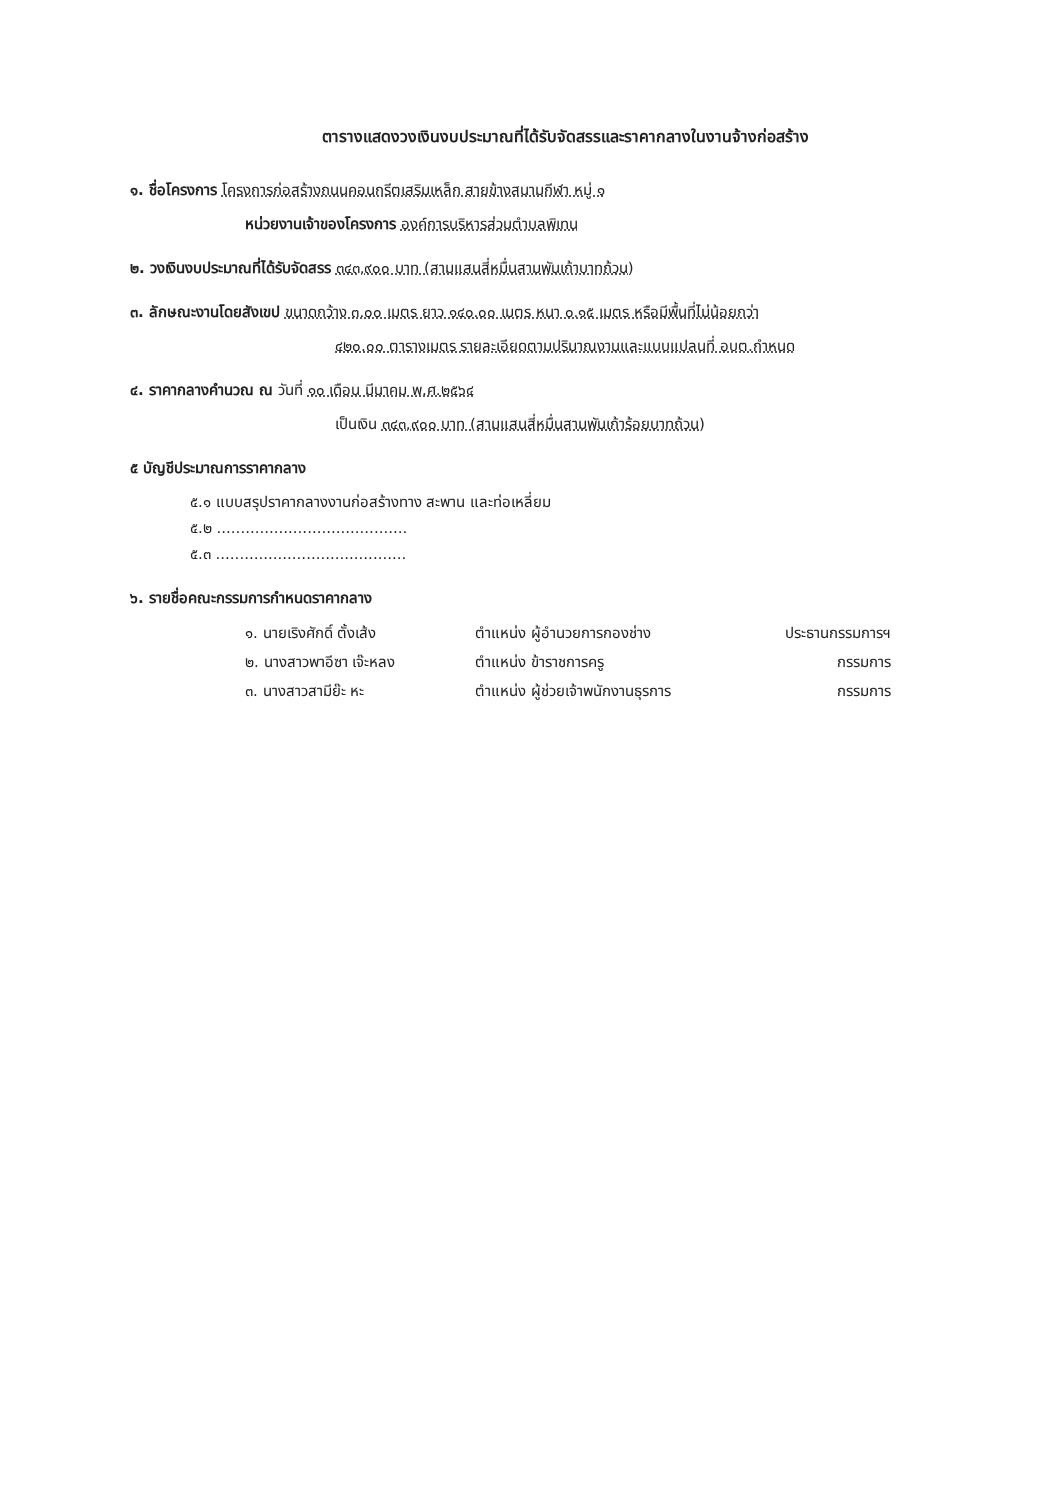ตารางแสดงวงเงินงบประมาณที่ได้รับจัดสรรและราคากลางในงานจ้างก่อสร้าง
๑. ชื่อโครงการ โครงการก่อสร้างถนนคอนกรีตเสริมเหล็ก สายข้างสนามกีฬา หมู่ ๑
หน่วยงานเจ้าของโครงการ องค์การบริหารส่วนตำบลพิเทน
๒. วงเงินงบประมาณที่ได้รับจัดสรร ๓๔๓,๙๐๐ บาท (สามแสนสี่หมื่นสามพันเก้าบาทถ้วน)
๓. ลักษณะงานโดยสังเขป ขนาดกว้าง ๓.๐๐ เมตร ยาว ๑๔๐.๐๐ เมตร หนา ๐.๑๕ เมตร หรือมีพื้นที่ไม่น้อยกว่า
๔๒๐.๐๐ ตารางเมตร รายละเอียดตามปริมาณงานและแบบแปลนที่ อบต.กำหนด
๔. ราคากลางคำนวณ ณ วันที่ ๑๐ เดือน มีนาคม พ.ศ.๒๕๖๔
เป็นเงิน ๓๔๓,๙๐๐ บาท (สามแสนสี่หมื่นสามพันเก้าร้อยบาทถ้วน)
๕ บัญชีประมาณการราคากลาง
๕.๑ แบบสรุปราคากลางงานก่อสร้างทาง สะพาน และท่อเหลี่ยม
๕.๒ ........................................
๕.๓ ........................................
๖. รายชื่อคณะกรรมการกำหนดราคากลาง
| ๑. นายเริงศักดิ์ ตั้งเส้ง | ตำแหน่ง ผู้อำนวยการกองช่าง | ประธานกรรมการฯ |
| ๒. นางสาวพาอีซา เจ๊ะหลง | ตำแหน่ง ข้าราชการครู | กรรมการ |
| ๓. นางสาวสามีย๊ะ หะ | ตำแหน่ง ผู้ช่วยเจ้าพนักงานธุรการ | กรรมการ |